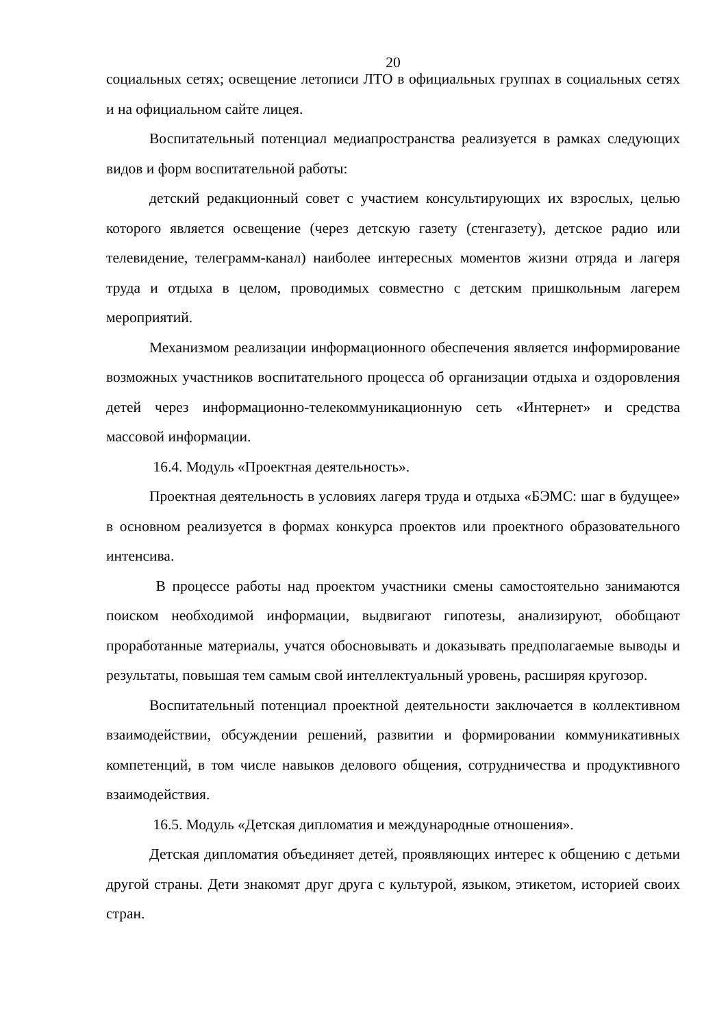20
социальных сетях; освещение летописи ЛТО в официальных группах в социальных сетях и на официальном сайте лицея.
Воспитательный потенциал медиапространства реализуется в рамках следующих видов и форм воспитательной работы:
детский редакционный совет с участием консультирующих их взрослых, целью которого является освещение (через детскую газету (стенгазету), детское радио или телевидение, телеграмм-канал) наиболее интересных моментов жизни отряда и лагеря труда и отдыха в целом, проводимых совместно с детским пришкольным лагерем мероприятий.
Механизмом реализации информационного обеспечения является информирование возможных участников воспитательного процесса об организации отдыха и оздоровления детей через информационно-телекоммуникационную сеть «Интернет» и средства массовой информации.
16.4. Модуль «Проектная деятельность».
Проектная деятельность в условиях лагеря труда и отдыха «БЭМС: шаг в будущее» в основном реализуется в формах конкурса проектов или проектного образовательного интенсива.
В процессе работы над проектом участники смены самостоятельно занимаются поиском необходимой информации, выдвигают гипотезы, анализируют, обобщают проработанные материалы, учатся обосновывать и доказывать предполагаемые выводы и результаты, повышая тем самым свой интеллектуальный уровень, расширяя кругозор.
Воспитательный потенциал проектной деятельности заключается в коллективном взаимодействии, обсуждении решений, развитии и формировании коммуникативных компетенций, в том числе навыков делового общения, сотрудничества и продуктивного взаимодействия.
16.5. Модуль «Детская дипломатия и международные отношения».
Детская дипломатия объединяет детей, проявляющих интерес к общению с детьми другой страны. Дети знакомят друг друга с культурой, языком, этикетом, историей своих стран.